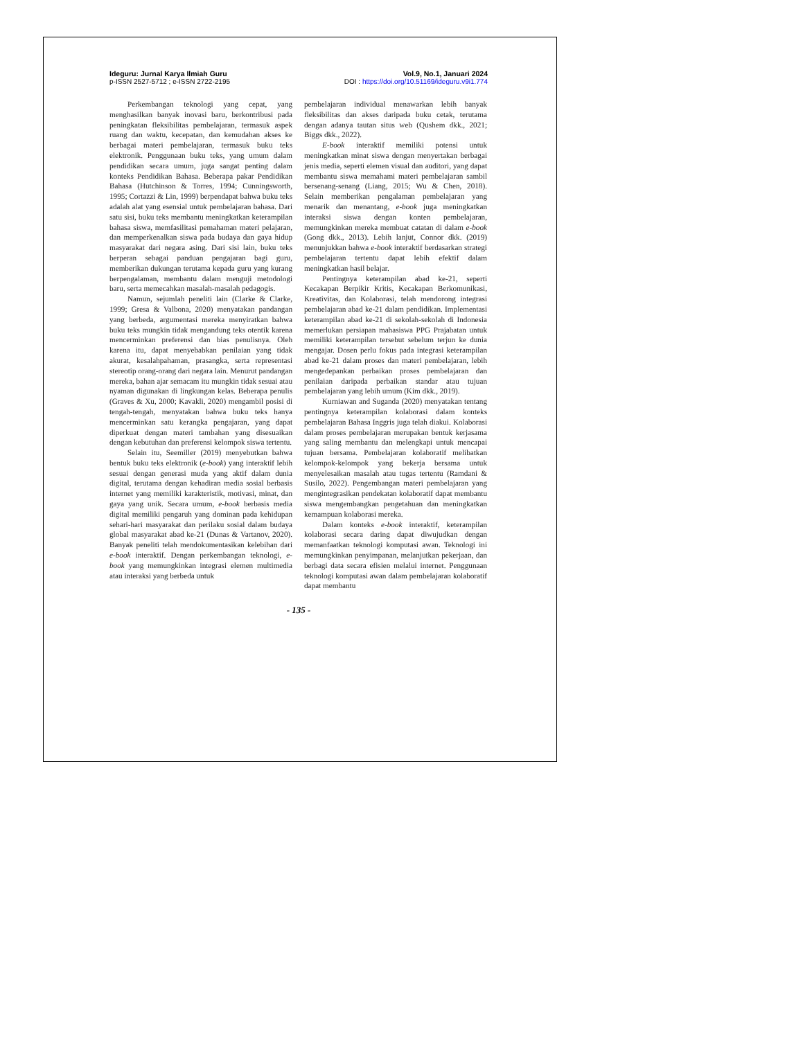Ideguru: Jurnal Karya Ilmiah Guru
p-ISSN 2527-5712 ; e-ISSN 2722-2195
Vol.9, No.1, Januari 2024
DOI : https://doi.org/10.51169/ideguru.v9i1.774
Perkembangan teknologi yang cepat, yang menghasilkan banyak inovasi baru, berkontribusi pada peningkatan fleksibilitas pembelajaran, termasuk aspek ruang dan waktu, kecepatan, dan kemudahan akses ke berbagai materi pembelajaran, termasuk buku teks elektronik. Penggunaan buku teks, yang umum dalam pendidikan secara umum, juga sangat penting dalam konteks Pendidikan Bahasa. Beberapa pakar Pendidikan Bahasa (Hutchinson & Torres, 1994; Cunningsworth, 1995; Cortazzi & Lin, 1999) berpendapat bahwa buku teks adalah alat yang esensial untuk pembelajaran bahasa. Dari satu sisi, buku teks membantu meningkatkan keterampilan bahasa siswa, memfasilitasi pemahaman materi pelajaran, dan memperkenalkan siswa pada budaya dan gaya hidup masyarakat dari negara asing. Dari sisi lain, buku teks berperan sebagai panduan pengajaran bagi guru, memberikan dukungan terutama kepada guru yang kurang berpengalaman, membantu dalam menguji metodologi baru, serta memecahkan masalah-masalah pedagogis.
Namun, sejumlah peneliti lain (Clarke & Clarke, 1999; Gresa & Valbona, 2020) menyatakan pandangan yang berbeda, argumentasi mereka menyiratkan bahwa buku teks mungkin tidak mengandung teks otentik karena mencerminkan preferensi dan bias penulisnya. Oleh karena itu, dapat menyebabkan penilaian yang tidak akurat, kesalahpahaman, prasangka, serta representasi stereotip orang-orang dari negara lain. Menurut pandangan mereka, bahan ajar semacam itu mungkin tidak sesuai atau nyaman digunakan di lingkungan kelas. Beberapa penulis (Graves & Xu, 2000; Kavakli, 2020) mengambil posisi di tengah-tengah, menyatakan bahwa buku teks hanya mencerminkan satu kerangka pengajaran, yang dapat diperkuat dengan materi tambahan yang disesuaikan dengan kebutuhan dan preferensi kelompok siswa tertentu.
Selain itu, Seemiller (2019) menyebutkan bahwa bentuk buku teks elektronik (e-book) yang interaktif lebih sesuai dengan generasi muda yang aktif dalam dunia digital, terutama dengan kehadiran media sosial berbasis internet yang memiliki karakteristik, motivasi, minat, dan gaya yang unik. Secara umum, e-book berbasis media digital memiliki pengaruh yang dominan pada kehidupan sehari-hari masyarakat dan perilaku sosial dalam budaya global masyarakat abad ke-21 (Dunas & Vartanov, 2020). Banyak peneliti telah mendokumentasikan kelebihan dari e-book interaktif. Dengan perkembangan teknologi, e-book yang memungkinkan integrasi elemen multimedia atau interaksi yang berbeda untuk
pembelajaran individual menawarkan lebih banyak fleksibilitas dan akses daripada buku cetak, terutama dengan adanya tautan situs web (Qushem dkk., 2021; Biggs dkk., 2022).
E-book interaktif memiliki potensi untuk meningkatkan minat siswa dengan menyertakan berbagai jenis media, seperti elemen visual dan auditori, yang dapat membantu siswa memahami materi pembelajaran sambil bersenang-senang (Liang, 2015; Wu & Chen, 2018). Selain memberikan pengalaman pembelajaran yang menarik dan menantang, e-book juga meningkatkan interaksi siswa dengan konten pembelajaran, memungkinkan mereka membuat catatan di dalam e-book (Gong dkk., 2013). Lebih lanjut, Connor dkk. (2019) menunjukkan bahwa e-book interaktif berdasarkan strategi pembelajaran tertentu dapat lebih efektif dalam meningkatkan hasil belajar.
Pentingnya keterampilan abad ke-21, seperti Kecakapan Berpikir Kritis, Kecakapan Berkomunikasi, Kreativitas, dan Kolaborasi, telah mendorong integrasi pembelajaran abad ke-21 dalam pendidikan. Implementasi keterampilan abad ke-21 di sekolah-sekolah di Indonesia memerlukan persiapan mahasiswa PPG Prajabatan untuk memiliki keterampilan tersebut sebelum terjun ke dunia mengajar. Dosen perlu fokus pada integrasi keterampilan abad ke-21 dalam proses dan materi pembelajaran, lebih mengedepankan perbaikan proses pembelajaran dan penilaian daripada perbaikan standar atau tujuan pembelajaran yang lebih umum (Kim dkk., 2019).
Kurniawan and Suganda (2020) menyatakan tentang pentingnya keterampilan kolaborasi dalam konteks pembelajaran Bahasa Inggris juga telah diakui. Kolaborasi dalam proses pembelajaran merupakan bentuk kerjasama yang saling membantu dan melengkapi untuk mencapai tujuan bersama. Pembelajaran kolaboratif melibatkan kelompok-kelompok yang bekerja bersama untuk menyelesaikan masalah atau tugas tertentu (Ramdani & Susilo, 2022). Pengembangan materi pembelajaran yang mengintegrasikan pendekatan kolaboratif dapat membantu siswa mengembangkan pengetahuan dan meningkatkan kemampuan kolaborasi mereka.
Dalam konteks e-book interaktif, keterampilan kolaborasi secara daring dapat diwujudkan dengan memanfaatkan teknologi komputasi awan. Teknologi ini memungkinkan penyimpanan, melanjutkan pekerjaan, dan berbagi data secara efisien melalui internet. Penggunaan teknologi komputasi awan dalam pembelajaran kolaboratif dapat membantu
- 135 -